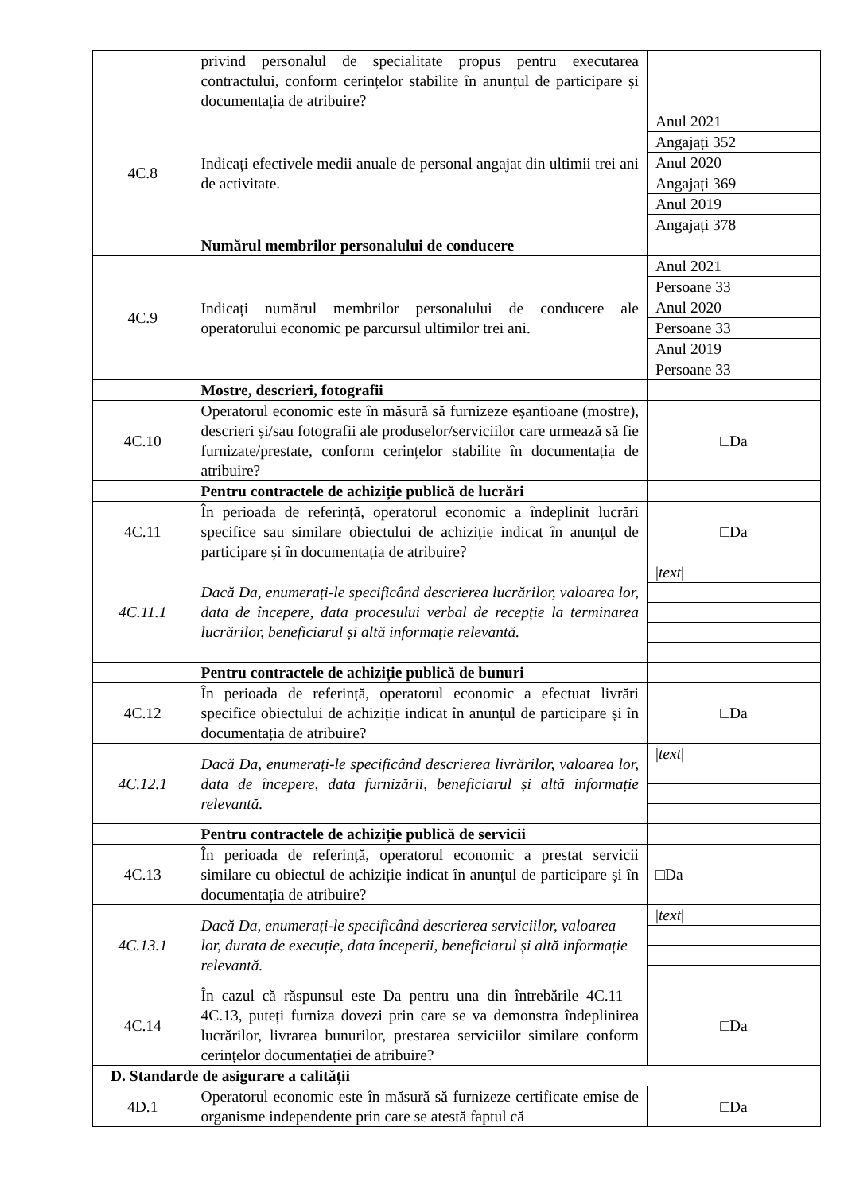| | privind personalul de specialitate propus pentru executarea contractului, conform cerințelor stabilite în anunțul de participare și documentația de atribuire? | |
| 4C.8 | Indicați efectivele medii anuale de personal angajat din ultimii trei ani de activitate. | Anul 2021 |
| | | Angajați 352 |
| | | Anul 2020 |
| | | Angajați 369 |
| | | Anul 2019 |
| | | Angajați 378 |
| | Numărul membrilor personalului de conducere | |
| 4C.9 | Indicați numărul membrilor personalului de conducere ale operatorului economic pe parcursul ultimilor trei ani. | Anul 2021 |
| | | Persoane 33 |
| | | Anul 2020 |
| | | Persoane 33 |
| | | Anul 2019 |
| | | Persoane 33 |
| | Mostre, descrieri, fotografii | |
| 4C.10 | Operatorul economic este în măsură să furnizeze eșantioane (mostre), descrieri și/sau fotografii ale produselor/serviciilor care urmează să fie furnizate/prestate, conform cerințelor stabilite în documentația de atribuire? | □Da |
| | Pentru contractele de achiziție publică de lucrări | |
| 4C.11 | În perioada de referință, operatorul economic a îndeplinit lucrări specifice sau similare obiectului de achiziție indicat în anunțul de participare și în documentația de atribuire? | □Da |
| 4C.11.1 | Dacă Da, enumerați-le specificând descrierea lucrărilor, valoarea lor, data de începere, data procesului verbal de recepție la terminarea lucrărilor, beneficiarul și altă informație relevantă. | / text / |
| | Pentru contractele de achiziție publică de bunuri | |
| 4C.12 | În perioada de referință, operatorul economic a efectuat livrări specifice obiectului de achiziție indicat în anunțul de participare și în documentația de atribuire? | □Da |
| 4C.12.1 | Dacă Da, enumerați-le specificând descrierea livrărilor, valoarea lor, data de începere, data furnizării, beneficiarul și altă informație relevantă. | / text / |
| | Pentru contractele de achiziție publică de servicii | |
| 4C.13 | În perioada de referință, operatorul economic a prestat servicii similare cu obiectul de achiziție indicat în anunțul de participare și în documentația de atribuire? | □Da |
| 4C.13.1 | Dacă Da, enumerați-le specificând descrierea serviciilor, valoarea lor, durata de execuție, data începerii, beneficiarul și altă informație relevantă. | / text / |
| 4C.14 | În cazul că răspunsul este Da pentru una din întrebările 4C.11 – 4C.13, puteți furniza dovezi prin care se va demonstra îndeplinirea lucrărilor, livrarea bunurilor, prestarea serviciilor similare conform cerințelor documentației de atribuire? | □Da |
| D. Standarde de asigurare a calității | | |
| 4D.1 | Operatorul economic este în măsură să furnizeze certificate emise de organisme independente prin care se atestă faptul că | □Da |